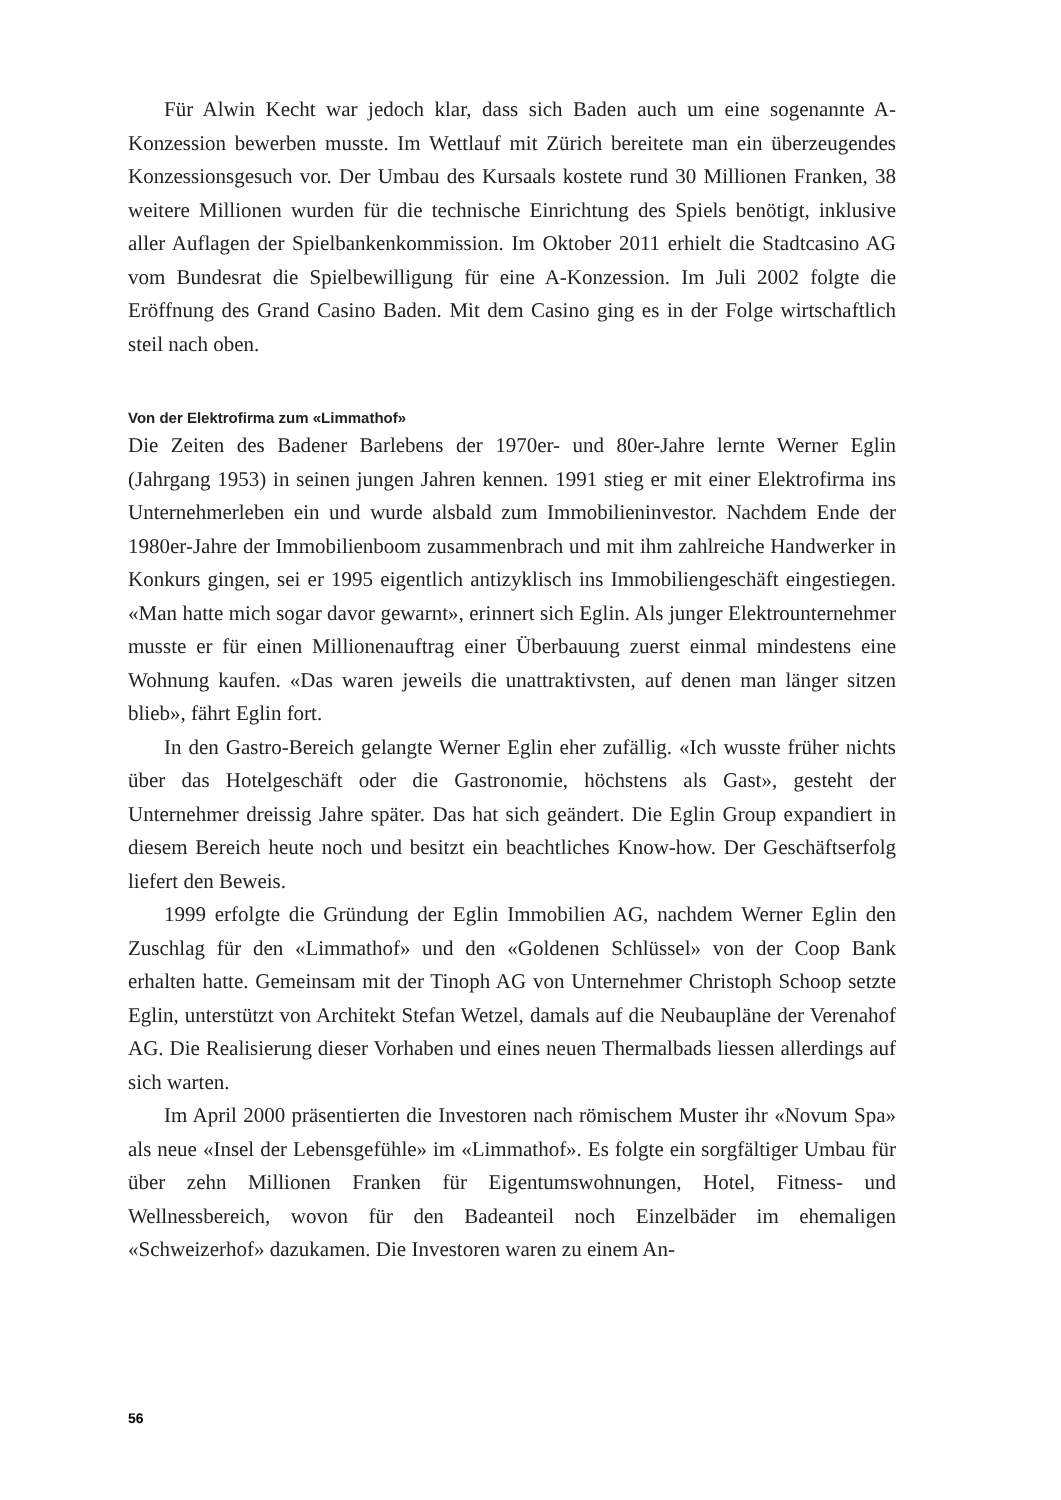Für Alwin Kecht war jedoch klar, dass sich Baden auch um eine sogenannte A-Konzession bewerben musste. Im Wettlauf mit Zürich bereitete man ein überzeugendes Konzessionsgesuch vor. Der Umbau des Kursaals kostete rund 30 Millionen Franken, 38 weitere Millionen wurden für die technische Einrichtung des Spiels benötigt, inklusive aller Auflagen der Spielbankenkommission. Im Oktober 2011 erhielt die Stadtcasino AG vom Bundesrat die Spielbewilligung für eine A-Konzession. Im Juli 2002 folgte die Eröffnung des Grand Casino Baden. Mit dem Casino ging es in der Folge wirtschaftlich steil nach oben.
Von der Elektrofirma zum «Limmathof»
Die Zeiten des Badener Barlebens der 1970er- und 80er-Jahre lernte Werner Eglin (Jahrgang 1953) in seinen jungen Jahren kennen. 1991 stieg er mit einer Elektrofirma ins Unternehmerleben ein und wurde alsbald zum Immobilieninvestor. Nachdem Ende der 1980er-Jahre der Immobilienboom zusammenbrach und mit ihm zahlreiche Handwerker in Konkurs gingen, sei er 1995 eigentlich antizyklisch ins Immobiliengeschäft eingestiegen. «Man hatte mich sogar davor gewarnt», erinnert sich Eglin. Als junger Elektrounternehmer musste er für einen Millionenauftrag einer Überbauung zuerst einmal mindestens eine Wohnung kaufen. «Das waren jeweils die unattraktivsten, auf denen man länger sitzen blieb», fährt Eglin fort.
In den Gastro-Bereich gelangte Werner Eglin eher zufällig. «Ich wusste früher nichts über das Hotelgeschäft oder die Gastronomie, höchstens als Gast», gesteht der Unternehmer dreissig Jahre später. Das hat sich geändert. Die Eglin Group expandiert in diesem Bereich heute noch und besitzt ein beachtliches Know-how. Der Geschäftserfolg liefert den Beweis.
1999 erfolgte die Gründung der Eglin Immobilien AG, nachdem Werner Eglin den Zuschlag für den «Limmathof» und den «Goldenen Schlüssel» von der Coop Bank erhalten hatte. Gemeinsam mit der Tinoph AG von Unternehmer Christoph Schoop setzte Eglin, unterstützt von Architekt Stefan Wetzel, damals auf die Neubaupläne der Verenahof AG. Die Realisierung dieser Vorhaben und eines neuen Thermalbads liessen allerdings auf sich warten.
Im April 2000 präsentierten die Investoren nach römischem Muster ihr «Novum Spa» als neue «Insel der Lebensgefühle» im «Limmathof». Es folgte ein sorgfältiger Umbau für über zehn Millionen Franken für Eigentumswohnungen, Hotel, Fitness- und Wellnessbereich, wovon für den Badeanteil noch Einzelbäder im ehemaligen «Schweizerhof» dazukamen. Die Investoren waren zu einem An-
56